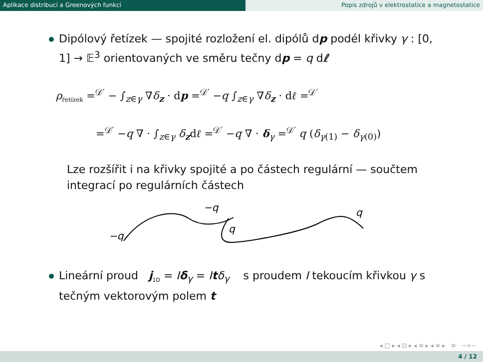Aplikace distribucí a Greenových funkcí Popis zdrojů v elektrostatice a magnetostatice
Dipólový řetízek — spojité rozložení el. dipólů dp podél křivky γ : [0, 1] → 𝔼<sup>3</sup> orientovaných ve směru tečny dp = q dℓ
ρ<sub>řetízek</sub> =<sup>𝒟′</sup> − ∫<sub>z∈γ</sub> ∇δ<sub>z</sub> · dp =<sup>𝒟′</sup> −q ∫<sub>z∈γ</sub> ∇δ<sub>z</sub> · dℓ =<sup>𝒟′</sup>
=<sup>𝒟′</sup> −q ∇ · ∫<sub>z∈γ</sub> δ<sub>z</sub>dℓ =<sup>𝒟′</sup> −q ∇ · δ<sub>γ</sub> =<sup>𝒟′</sup> q (δ<sub>γ(1)</sub> − δ<sub>γ(0)</sub>)
Lze rozšířit i na křivky spojité a po částech regulární — součtem integrací po regulárních částech
−q
−q
q
q
Lineární proud j<sub>1D</sub> = Iδ<sub>γ</sub> = Itδ<sub>γ</sub> s proudem I tekoucím křivkou γ s tečným vektorovým polem t
◂ □ ▸ ◂ ⊡ ▸ ◂ ≡ ▸ ◂ ≡ ▸ ≡ ∽∝∽
4 / 12